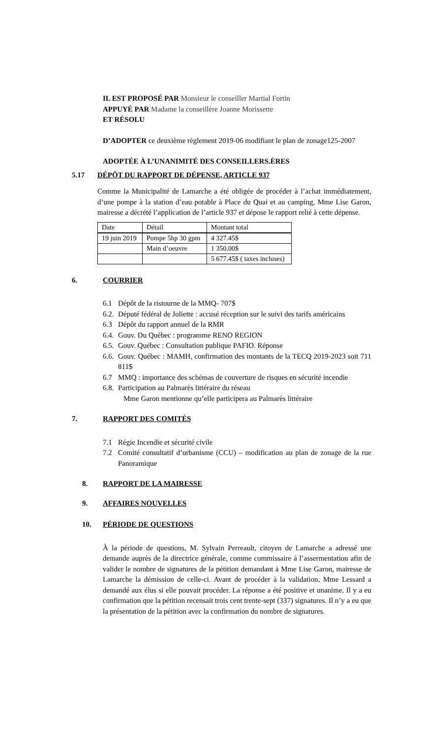IL EST PROPOSÉ PAR Monsieur le conseiller Martial Fortin
APPUYÉ PAR Madame la conseillère Joanne Morissette
ET RÉSOLU
D’ADOPTER ce deuxième règlement 2019-06 modifiant le plan de zonage125-2007
ADOPTÉE À L’UNANIMITÉ DES CONSEILLERS.ÈRES
5.17 DÉPÔT DU RAPPORT DE DÉPENSE, ARTICLE 937
Comme la Municipalité de Lamarche a été obligée de procéder à l’achat immédiatement, d’une pompe à la station d’eau potable à Place du Quai et au camping, Mme Lise Garon, mairesse a décrété l’application de l’article 937 et dépose le rapport relié à cette dépense.
| Date | Détail | Montant total |
| 19 juin 2019 | Pompe 5hp 30 gpm | 4 327.45$ |
| | Main d’oeuvre | 1 350.00$ |
| | | 5 677.45$ ( taxes incluses) |
6. COURRIER
6.1 Dépôt de la ristourne de la MMQ- 707$
6.2. Député fédéral de Joliette : accusé réception sur le suivi des tarifs américains
6.3 Dépôt du rapport annuel de la RMR
6.4. Gouv. Du Québec : programme RENO REGION
6.5. Gouv. Québec : Consultation publique PAFIO. Réponse
6.6. Gouv. Québec : MAMH, confirmation des montants de la TECQ 2019-2023 soit 711 811$
6.7 MMQ : importance des schémas de couverture de risques en sécurité incendie
6.8. Participation au Palmarès littéraire du réseau
Mme Garon mentionne qu’elle participera au Palmarès littéraire
7. RAPPORT DES COMITÉS
7.1 Régie Incendie et sécurité civile
7.2 Comité consultatif d’urbanisme (CCU) – modification au plan de zonage de la rue Panoramique
8. RAPPORT DE LA MAIRESSE
9. AFFAIRES NOUVELLES
10. PÉRIODE DE QUESTIONS
À la période de questions, M. Sylvain Perreault, citoyen de Lamarche a adressé une demande auprès de la directrice générale, comme commissaire à l’assermentation afin de valider le nombre de signatures de la pétition demandant à Mme Lise Garon, mairesse de Lamarche la démission de celle-ci. Avant de procéder à la validation, Mme Lessard a demandé aux élus si elle pouvait procéder. La réponse a été positive et unanime. Il y a eu confirmation que la pétition recensait trois cent trente-sept (337) signatures. Il n’y a eu que la présentation de la pétition avec la confirmation du nombre de signatures.